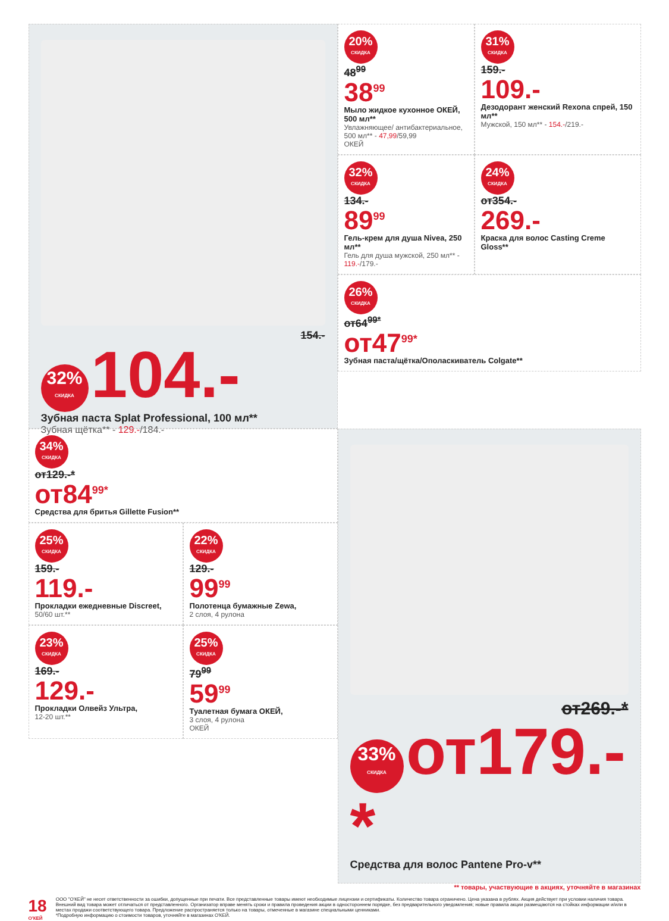154.-
32% СКИДКА 104.-
Зубная паста Splat Professional, 100 мл**
Зубная щётка** - 129.-/184.-
20% СКИДКА
48<sup>99</sup>
38<sup>99</sup>
Мыло жидкое кухонное ОКЕЙ, 500 мл**
Увлажняющее/ антибактериальное, 500 мл** - 47,99/59,99
ОКЕЙ
31% СКИДКА
159.-
109.-
Дезодорант женский Rexona спрей, 150 мл**
Мужской, 150 мл** - 154.-/219.-
32% СКИДКА
134.-
89<sup>99</sup>
Гель-крем для душа Nivea, 250 мл**
Гель для душа мужской, 250 мл** - 119.-/179.-
24% СКИДКА
от354.-
269.-
Краска для волос Casting Creme Gloss**
26% СКИДКА
от64<sup>99*</sup>
от47<sup>99*</sup>
Зубная паста/щётка/Ополаскиватель Colgate**
34% СКИДКА
от129.-*
от84<sup>99*</sup>
Средства для бритья Gillette Fusion**
25% СКИДКА
159.-
119.-
Прокладки ежедневные Discreet,
50/60 шт.**
22% СКИДКА
129.-
99<sup>99</sup>
Полотенца бумажные Zewa,
2 слоя, 4 рулона
23% СКИДКА
169.-
129.-
Прокладки Олвейз Ультра,
12-20 шт.**
25% СКИДКА
79<sup>99</sup>
59<sup>99</sup>
Туалетная бумага ОКЕЙ,
3 слоя, 4 рулона
ОКЕЙ
от269.-*
33% СКИДКА от179.-*
Средства для волос Pantene Pro-v**
** товары, участвующие в акциях, уточняйте в магазинах
18 О'КЕЙ ООО "О'КЕЙ" не несет ответственности за ошибки, допущенные при печати. Все представленные товары имеют необходимые лицензии и сертификаты. Количество товара ограничено. Цена указана в рублях. Акция действует при условии наличия товара. Внешний вид товара может отличаться от представленного. Организатор вправе менять сроки и правила проведения акции в одностороннем порядке, без предварительного уведомления; новые правила акции размещаются на стойках информации и/или в местах продажи соответствующего товара. Предложение распространяется только на товары, отмеченные в магазине специальными ценниками.
*Подробную информацию о стоимости товаров, уточняйте в магазинах О'КЕЙ.